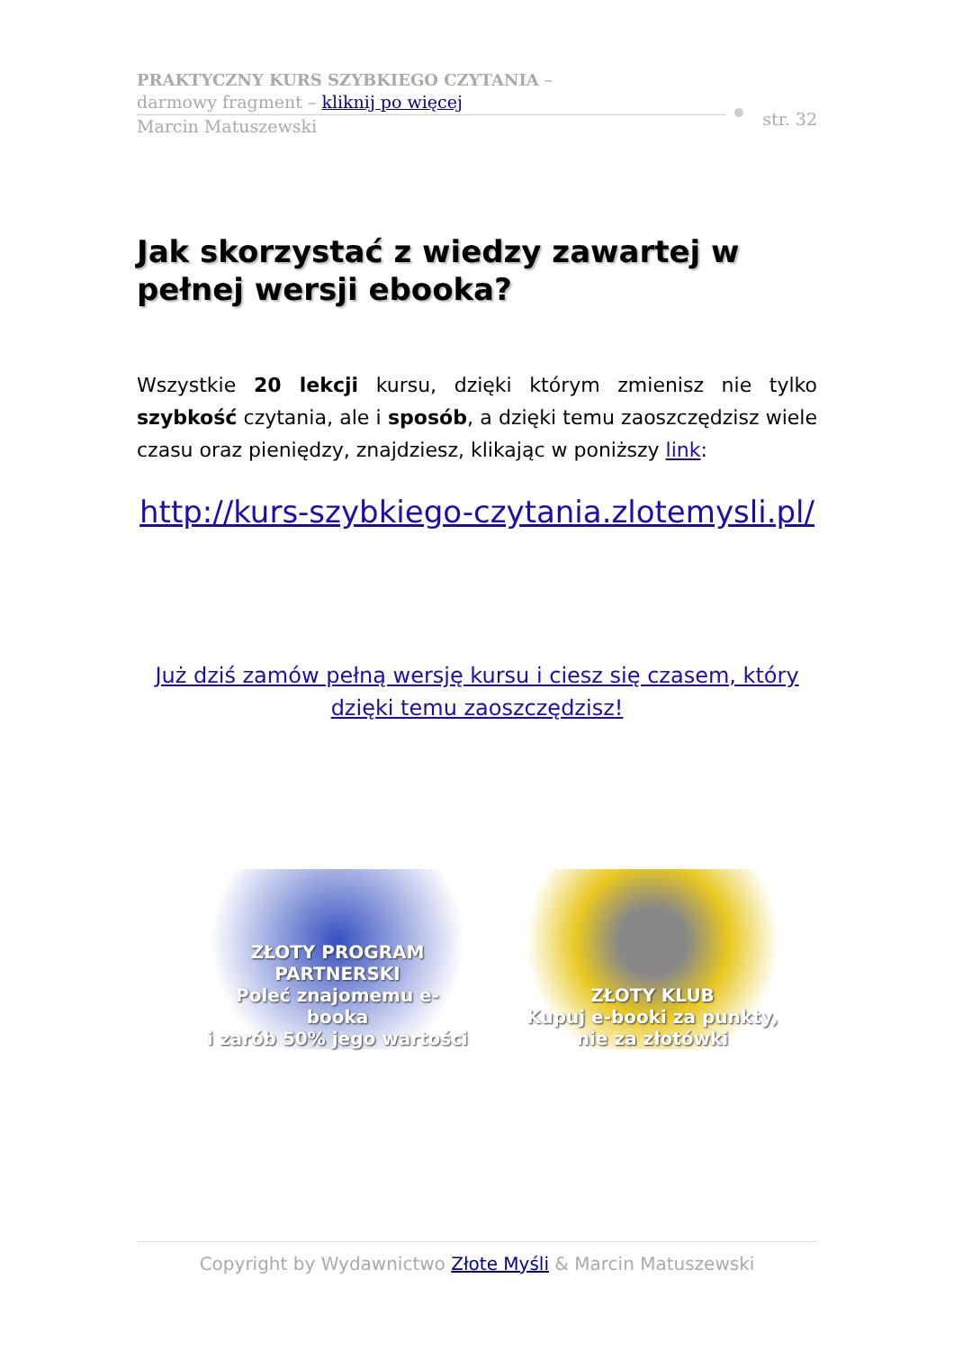PRAKTYCZNY KURS SZYBKIEGO CZYTANIA –
darmowy fragment – kliknij po więcej
Marcin Matuszewski
str. 32
Jak skorzystać z wiedzy zawartej w pełnej wersji ebooka?
Wszystkie 20 lekcji kursu, dzięki którym zmienisz nie tylko szybkość czytania, ale i sposób, a dzięki temu zaoszczędzisz wiele czasu oraz pieniędzy, znajdziesz, klikając w poniższy link:
http://kurs-szybkiego-czytania.zlotemysli.pl/
Już dziś zamów pełną wersję kursu i ciesz się czasem, który dzięki temu zaoszczędzisz!
ZŁOTY PROGRAM PARTNERSKI
Poleć znajomemu e-booka
i zarób 50% jego wartości
ZŁOTY KLUB
Kupuj e-booki za punkty,
nie za złotówki
Copyright by Wydawnictwo Złote Myśli & Marcin Matuszewski